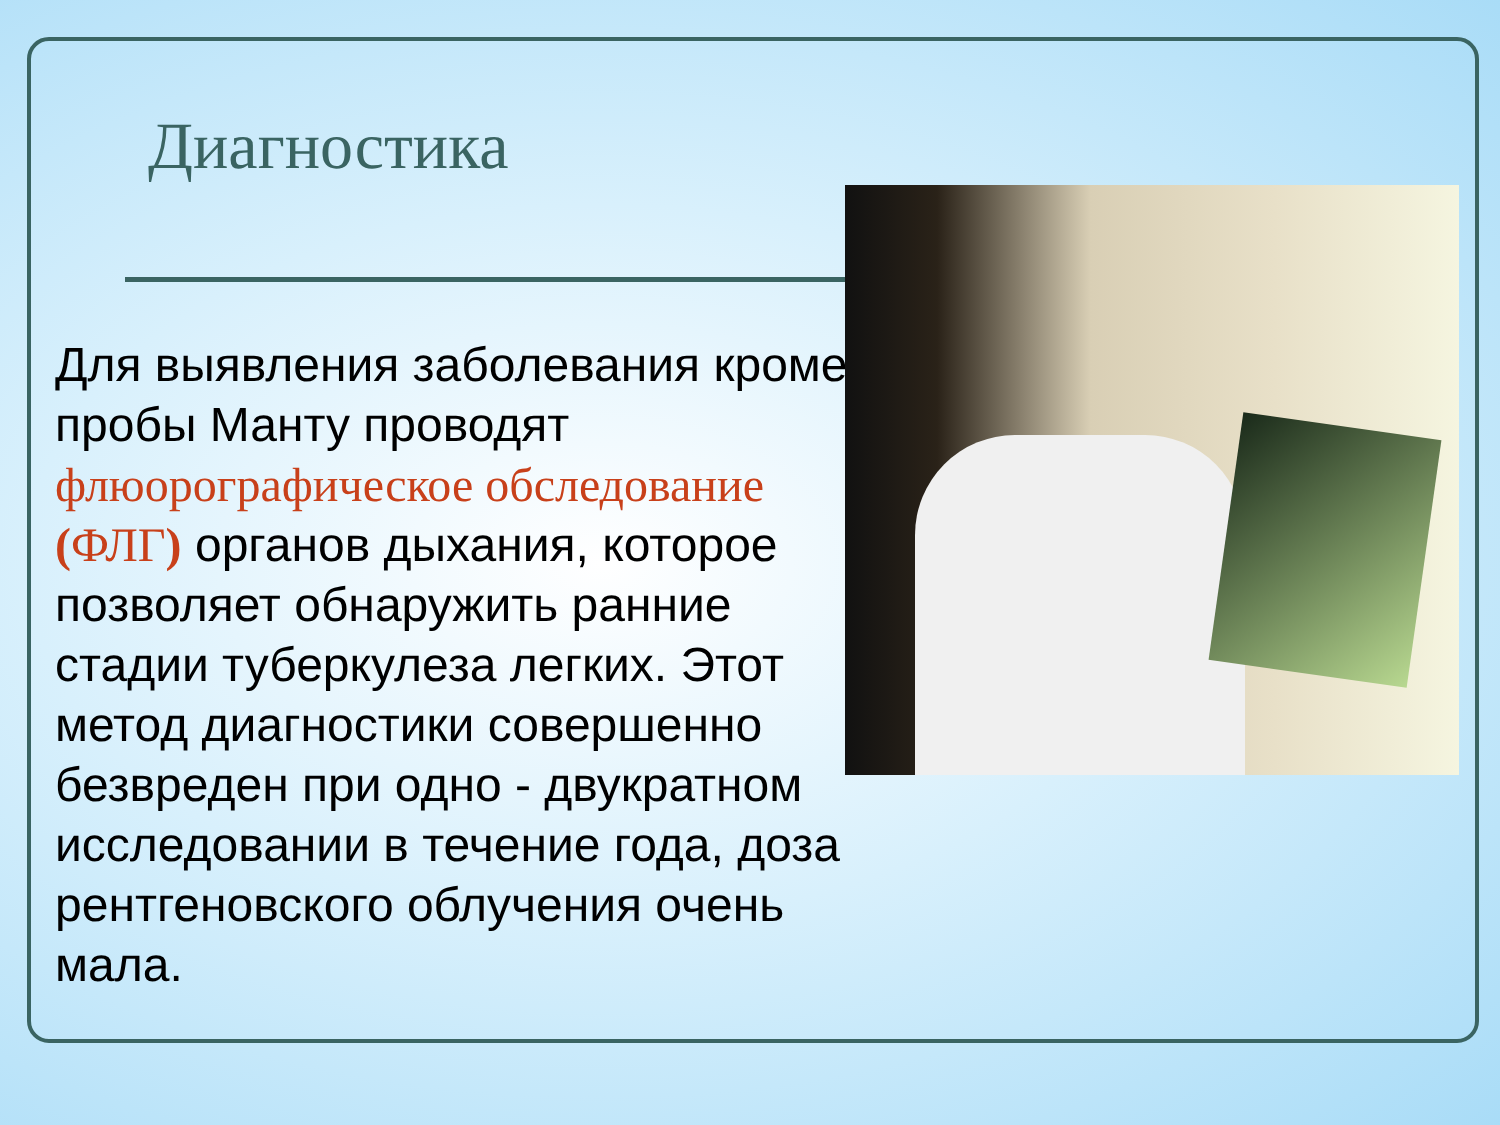Диагностика
Для выявления заболевания кроме пробы Манту проводят флюорографическое обследование (ФЛГ) органов дыхания, которое позволяет обнаружить ранние стадии туберкулеза легких. Этот метод диагностики совершенно безвреден при одно - двукратном исследовании в течение года, доза рентгеновского облучения очень мала.